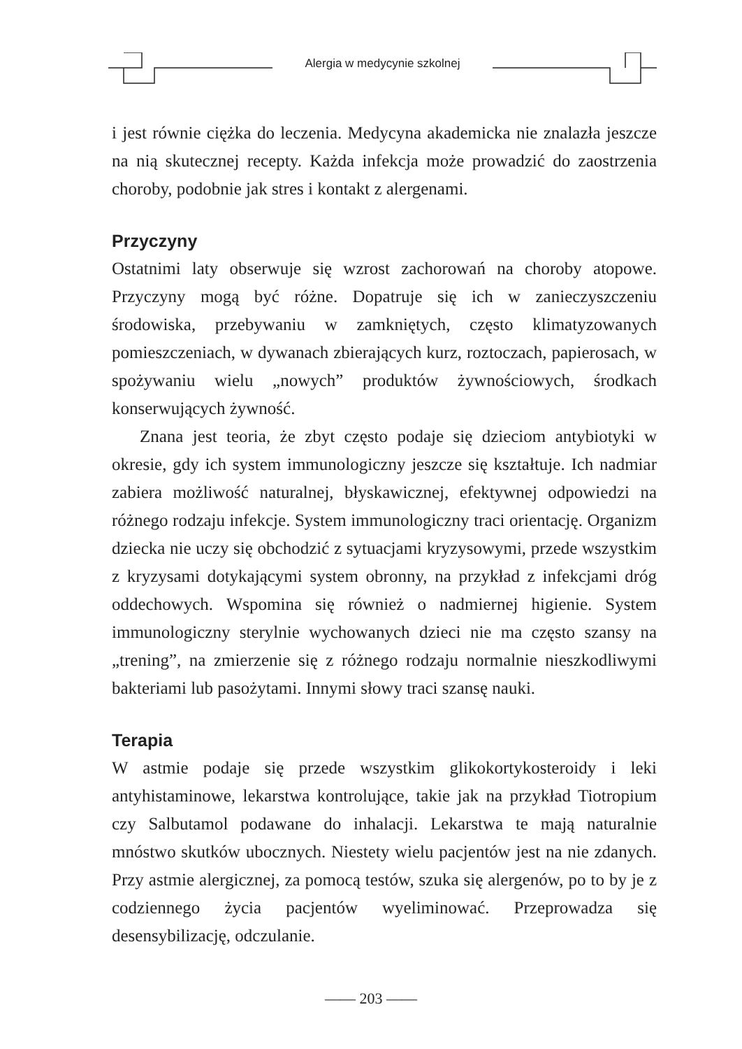Alergia w medycynie szkolnej
i jest równie ciężka do leczenia. Medycyna akademicka nie znalazła jeszcze na nią skutecznej recepty. Każda infekcja może prowadzić do zaostrzenia choroby, podobnie jak stres i kontakt z alergenami.
Przyczyny
Ostatnimi laty obserwuje się wzrost zachorowań na choroby atopowe. Przyczyny mogą być różne. Dopatruje się ich w zanieczyszczeniu środowiska, przebywaniu w zamkniętych, często klimatyzowanych pomieszczeniach, w dywanach zbierających kurz, roztoczach, papierosach, w spożywaniu wielu „nowych” produktów żywnościowych, środkach konserwujących żywność.
Znana jest teoria, że zbyt często podaje się dzieciom antybiotyki w okresie, gdy ich system immunologiczny jeszcze się kształtuje. Ich nadmiar zabiera możliwość naturalnej, błyskawicznej, efektywnej odpowiedzi na różnego rodzaju infekcje. System immunologiczny traci orientację. Organizm dziecka nie uczy się obchodzić z sytuacjami kryzysowymi, przede wszystkim z kryzysami dotykającymi system obronny, na przykład z infekcjami dróg oddechowych. Wspomina się również o nadmiernej higienie. System immunologiczny sterylnie wychowanych dzieci nie ma często szansy na „trening”, na zmierzenie się z różnego rodzaju normalnie nieszkodliwymi bakteriami lub pasożytami. Innymi słowy traci szansę nauki.
Terapia
W astmie podaje się przede wszystkim glikokortykosteroidy i leki antyhistaminowe, lekarstwa kontrolujące, takie jak na przykład Tiotropium czy Salbutamol podawane do inhalacji. Lekarstwa te mają naturalnie mnóstwo skutków ubocznych. Niestety wielu pacjentów jest na nie zdanych. Przy astmie alergicznej, za pomocą testów, szuka się alergenów, po to by je z codziennego życia pacjentów wyeliminować. Przeprowadza się desensybilizację, odczulanie.
—— 203 ——